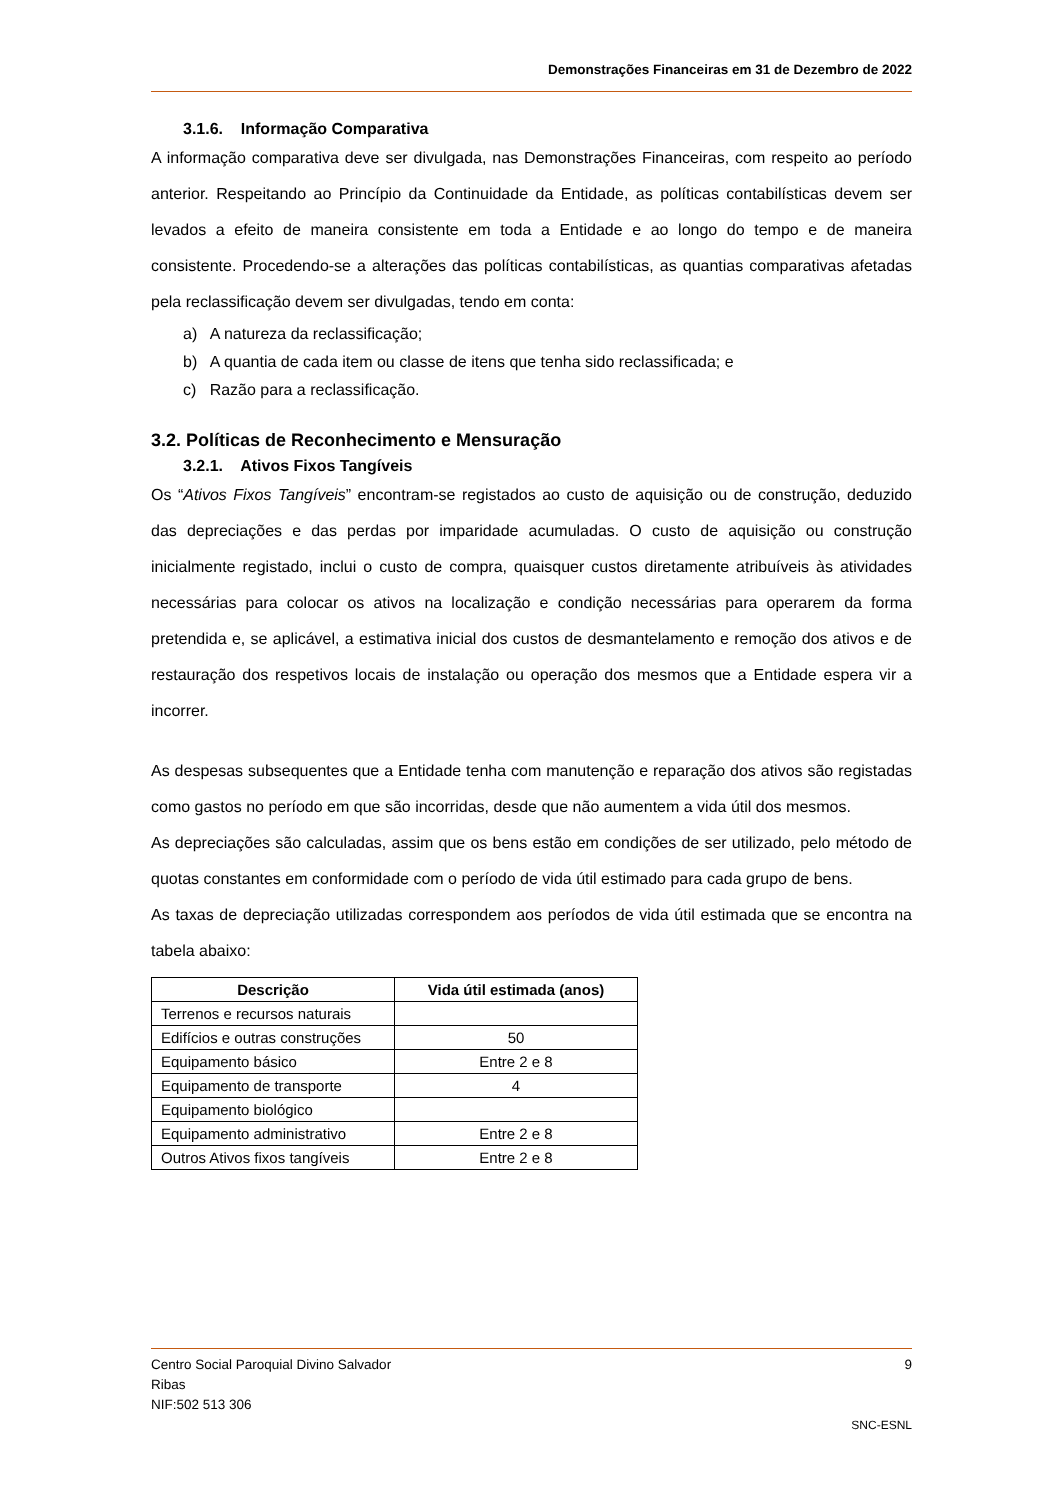Demonstrações Financeiras em 31 de Dezembro de 2022
3.1.6. Informação Comparativa
A informação comparativa deve ser divulgada, nas Demonstrações Financeiras, com respeito ao período anterior. Respeitando ao Princípio da Continuidade da Entidade, as políticas contabilísticas devem ser levados a efeito de maneira consistente em toda a Entidade e ao longo do tempo e de maneira consistente. Procedendo-se a alterações das políticas contabilísticas, as quantias comparativas afetadas pela reclassificação devem ser divulgadas, tendo em conta:
a) A natureza da reclassificação;
b) A quantia de cada item ou classe de itens que tenha sido reclassificada; e
c) Razão para a reclassificação.
3.2. Políticas de Reconhecimento e Mensuração
3.2.1. Ativos Fixos Tangíveis
Os “Ativos Fixos Tangíveis” encontram-se registados ao custo de aquisição ou de construção, deduzido das depreciações e das perdas por imparidade acumuladas. O custo de aquisição ou construção inicialmente registado, inclui o custo de compra, quaisquer custos diretamente atribuíveis às atividades necessárias para colocar os ativos na localização e condição necessárias para operarem da forma pretendida e, se aplicável, a estimativa inicial dos custos de desmantelamento e remoção dos ativos e de restauração dos respetivos locais de instalação ou operação dos mesmos que a Entidade espera vir a incorrer.
As despesas subsequentes que a Entidade tenha com manutenção e reparação dos ativos são registadas como gastos no período em que são incorridas, desde que não aumentem a vida útil dos mesmos.
As depreciações são calculadas, assim que os bens estão em condições de ser utilizado, pelo método de quotas constantes em conformidade com o período de vida útil estimado para cada grupo de bens.
As taxas de depreciação utilizadas correspondem aos períodos de vida útil estimada que se encontra na tabela abaixo:
| Descrição | Vida útil estimada (anos) |
| --- | --- |
| Terrenos e recursos naturais | |
| Edifícios e outras construções | 50 |
| Equipamento básico | Entre 2 e 8 |
| Equipamento de transporte | 4 |
| Equipamento biológico | |
| Equipamento administrativo | Entre 2 e 8 |
| Outros Ativos fixos tangíveis | Entre 2 e 8 |
Centro Social Paroquial Divino Salvador 9
Ribas
NIF:502 513 306
SNC-ESNL